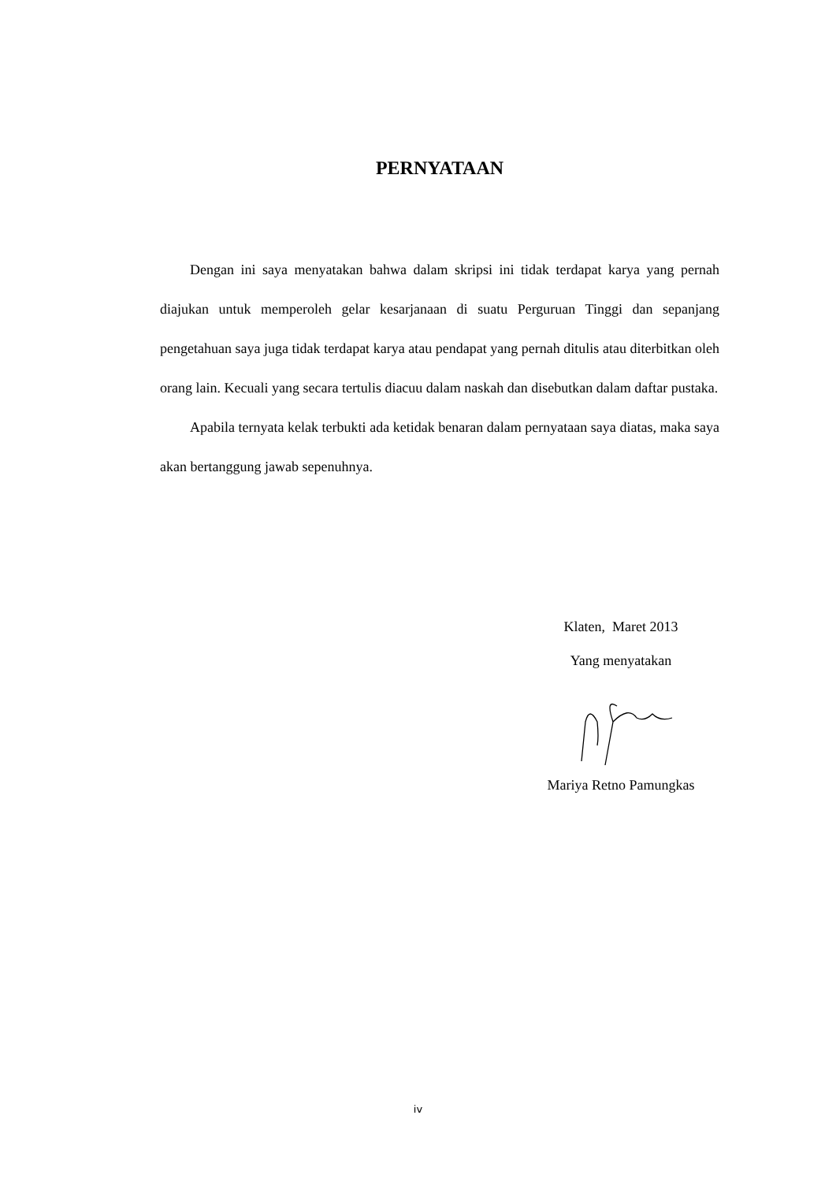PERNYATAAN
Dengan ini saya menyatakan bahwa dalam skripsi ini tidak terdapat karya yang pernah diajukan untuk memperoleh gelar kesarjanaan di suatu Perguruan Tinggi dan sepanjang pengetahuan saya juga tidak terdapat karya atau pendapat yang pernah ditulis atau diterbitkan oleh orang lain. Kecuali yang secara tertulis diacuu dalam naskah dan disebutkan dalam daftar pustaka.
Apabila ternyata kelak terbukti ada ketidak benaran dalam pernyataan saya diatas, maka saya akan bertanggung jawab sepenuhnya.
Klaten, Maret 2013
Yang menyatakan
Mariya Retno Pamungkas
iv